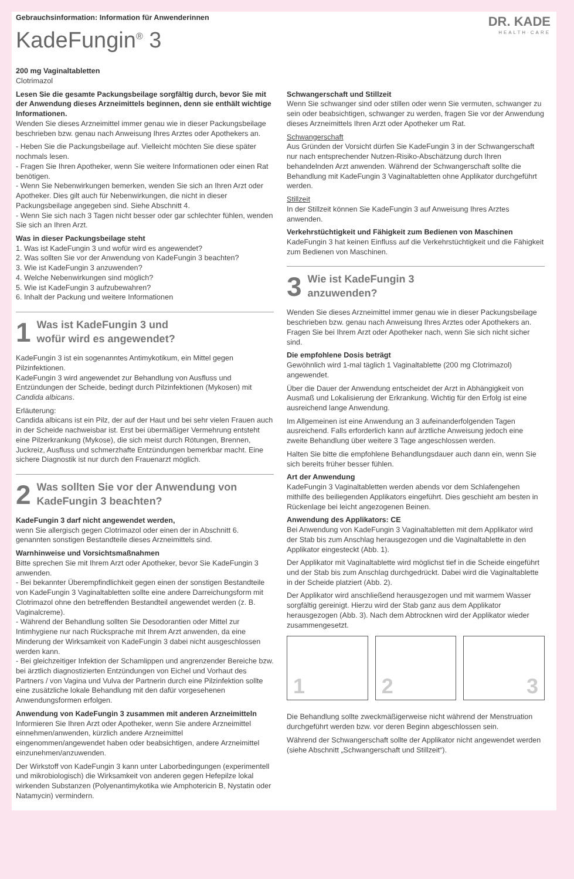Gebrauchsinformation: Information für Anwenderinnen
KadeFungin<sup>®</sup> 3
DR. KADE
HEALTH·CARE
200 mg Vaginaltabletten
Clotrimazol
Lesen Sie die gesamte Packungsbeilage sorgfältig durch, bevor Sie mit der Anwendung dieses Arzneimittels beginnen, denn sie enthält wichtige Informationen.
Wenden Sie dieses Arzneimittel immer genau wie in dieser Packungsbeilage beschrieben bzw. genau nach Anweisung Ihres Arztes oder Apothekers an.
- Heben Sie die Packungsbeilage auf. Vielleicht möchten Sie diese später nochmals lesen.
- Fragen Sie Ihren Apotheker, wenn Sie weitere Informationen oder einen Rat benötigen.
- Wenn Sie Nebenwirkungen bemerken, wenden Sie sich an Ihren Arzt oder Apotheker. Dies gilt auch für Nebenwirkungen, die nicht in dieser Packungsbeilage angegeben sind. Siehe Abschnitt 4.
- Wenn Sie sich nach 3 Tagen nicht besser oder gar schlechter fühlen, wenden Sie sich an Ihren Arzt.
Was in dieser Packungsbeilage steht
1. Was ist KadeFungin 3 und wofür wird es angewendet?
2. Was sollten Sie vor der Anwendung von KadeFungin 3 beachten?
3. Wie ist KadeFungin 3 anzuwenden?
4. Welche Nebenwirkungen sind möglich?
5. Wie ist KadeFungin 3 aufzubewahren?
6. Inhalt der Packung und weitere Informationen
1 Was ist KadeFungin 3 und
wofür wird es angewendet?
KadeFungin 3 ist ein sogenanntes Antimykotikum, ein Mittel gegen Pilzinfektionen.
KadeFungin 3 wird angewendet zur Behandlung von Ausfluss und Entzündungen der Scheide, bedingt durch Pilzinfektionen (Mykosen) mit Candida albicans.
Erläuterung:
Candida albicans ist ein Pilz, der auf der Haut und bei sehr vielen Frauen auch in der Scheide nachweisbar ist. Erst bei übermäßiger Vermehrung entsteht eine Pilzerkrankung (Mykose), die sich meist durch Rötungen, Brennen, Juckreiz, Ausfluss und schmerzhafte Entzündungen bemerkbar macht. Eine sichere Diagnostik ist nur durch den Frauenarzt möglich.
2 Was sollten Sie vor der Anwendung von
KadeFungin 3 beachten?
KadeFungin 3 darf nicht angewendet werden,
wenn Sie allergisch gegen Clotrimazol oder einen der in Abschnitt 6. genannten sonstigen Bestandteile dieses Arzneimittels sind.
Warnhinweise und Vorsichtsmaßnahmen
Bitte sprechen Sie mit Ihrem Arzt oder Apotheker, bevor Sie KadeFungin 3 anwenden.
- Bei bekannter Überempfindlichkeit gegen einen der sonstigen Bestandteile von KadeFungin 3 Vaginaltabletten sollte eine andere Darreichungsform mit Clotrimazol ohne den betreffenden Bestandteil angewendet werden (z. B. Vaginalcreme).
- Während der Behandlung sollten Sie Desodorantien oder Mittel zur Intimhygiene nur nach Rücksprache mit Ihrem Arzt anwenden, da eine Minderung der Wirksamkeit von KadeFungin 3 dabei nicht ausgeschlossen werden kann.
- Bei gleichzeitiger Infektion der Schamlippen und angrenzender Bereiche bzw. bei ärztlich diagnostizierten Entzündungen von Eichel und Vorhaut des Partners / von Vagina und Vulva der Partnerin durch eine Pilzinfektion sollte eine zusätzliche lokale Behandlung mit den dafür vorgesehenen Anwendungsformen erfolgen.
Anwendung von KadeFungin 3 zusammen mit anderen Arzneimitteln
Informieren Sie Ihren Arzt oder Apotheker, wenn Sie andere Arzneimittel einnehmen/anwenden, kürzlich andere Arzneimittel eingenommen/angewendet haben oder beabsichtigen, andere Arzneimittel einzunehmen/anzuwenden.
Der Wirkstoff von KadeFungin 3 kann unter Laborbedingungen (experimentell und mikrobiologisch) die Wirksamkeit von anderen gegen Hefepilze lokal wirkenden Substanzen (Polyenantimykotika wie Amphotericin B, Nystatin oder Natamycin) vermindern.
Schwangerschaft und Stillzeit
Wenn Sie schwanger sind oder stillen oder wenn Sie vermuten, schwanger zu sein oder beabsichtigen, schwanger zu werden, fragen Sie vor der Anwendung dieses Arzneimittels Ihren Arzt oder Apotheker um Rat.
Schwangerschaft
Aus Gründen der Vorsicht dürfen Sie KadeFungin 3 in der Schwangerschaft nur nach entsprechender Nutzen-Risiko-Abschätzung durch Ihren behandelnden Arzt anwenden. Während der Schwangerschaft sollte die Behandlung mit KadeFungin 3 Vaginaltabletten ohne Applikator durchgeführt werden.
Stillzeit
In der Stillzeit können Sie KadeFungin 3 auf Anweisung Ihres Arztes anwenden.
Verkehrstüchtigkeit und Fähigkeit zum Bedienen von Maschinen
KadeFungin 3 hat keinen Einfluss auf die Verkehrstüchtigkeit und die Fähigkeit zum Bedienen von Maschinen.
3 Wie ist KadeFungin 3
anzuwenden?
Wenden Sie dieses Arzneimittel immer genau wie in dieser Packungsbeilage beschrieben bzw. genau nach Anweisung Ihres Arztes oder Apothekers an. Fragen Sie bei Ihrem Arzt oder Apotheker nach, wenn Sie sich nicht sicher sind.
Die empfohlene Dosis beträgt
Gewöhnlich wird 1-mal täglich 1 Vaginaltablette (200 mg Clotrimazol) angewendet.
Über die Dauer der Anwendung entscheidet der Arzt in Abhängigkeit von Ausmaß und Lokalisierung der Erkrankung. Wichtig für den Erfolg ist eine ausreichend lange Anwendung.
Im Allgemeinen ist eine Anwendung an 3 aufeinanderfolgenden Tagen ausreichend. Falls erforderlich kann auf ärztliche Anweisung jedoch eine zweite Behandlung über weitere 3 Tage angeschlossen werden.
Halten Sie bitte die empfohlene Behandlungsdauer auch dann ein, wenn Sie sich bereits früher besser fühlen.
Art der Anwendung
KadeFungin 3 Vaginaltabletten werden abends vor dem Schlafengehen mithilfe des beiliegenden Applikators eingeführt. Dies geschieht am besten in Rückenlage bei leicht angezogenen Beinen.
Anwendung des Applikators: CE
Bei Anwendung von KadeFungin 3 Vaginaltabletten mit dem Applikator wird der Stab bis zum Anschlag herausgezogen und die Vaginaltablette in den Applikator eingesteckt (Abb. 1).
Der Applikator mit Vaginaltablette wird möglichst tief in die Scheide eingeführt und der Stab bis zum Anschlag durchgedrückt. Dabei wird die Vaginaltablette in der Scheide platziert (Abb. 2).
Der Applikator wird anschließend herausgezogen und mit warmem Wasser sorgfältig gereinigt. Hierzu wird der Stab ganz aus dem Applikator herausgezogen (Abb. 3). Nach dem Abtrocknen wird der Applikator wieder zusammengesetzt.
1
2
3
Die Behandlung sollte zweckmäßigerweise nicht während der Menstruation durchgeführt werden bzw. vor deren Beginn abgeschlossen sein.
Während der Schwangerschaft sollte der Applikator nicht angewendet werden (siehe Abschnitt „Schwangerschaft und Stillzeit“).